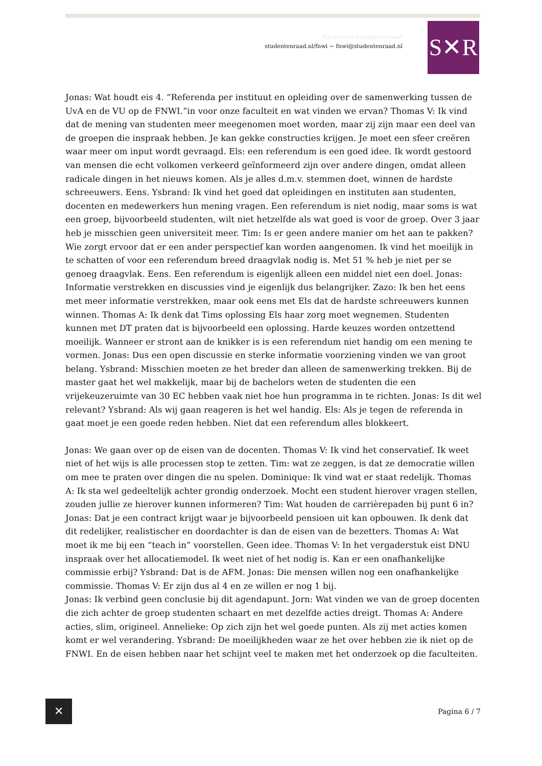Facultaire Studentenraad
studentenraad.nl/fnwi ~ fnwi@studentenraad.nl
S✕R
Jonas: Wat houdt eis 4. “Referenda per instituut en opleiding over de samenwerking tussen de UvA en de VU op de FNWI.”in voor onze faculteit en wat vinden we ervan? Thomas V: Ik vind dat de mening van studenten meer meegenomen moet worden, maar zij zijn maar een deel van de groepen die inspraak hebben. Je kan gekke constructies krijgen. Je moet een sfeer creëren waar meer om input wordt gevraagd. Els: een referendum is een goed idee. Ik wordt gestoord van mensen die echt volkomen verkeerd geïnformeerd zijn over andere dingen, omdat alleen radicale dingen in het nieuws komen. Als je alles d.m.v. stemmen doet, winnen de hardste schreeuwers. Eens. Ysbrand: Ik vind het goed dat opleidingen en instituten aan studenten, docenten en medewerkers hun mening vragen. Een referendum is niet nodig, maar soms is wat een groep, bijvoorbeeld studenten, wilt niet hetzelfde als wat goed is voor de groep. Over 3 jaar heb je misschien geen universiteit meer. Tim: Is er geen andere manier om het aan te pakken? Wie zorgt ervoor dat er een ander perspectief kan worden aangenomen. Ik vind het moeilijk in te schatten of voor een referendum breed draagvlak nodig is. Met 51 % heb je niet per se genoeg draagvlak. Eens. Een referendum is eigenlijk alleen een middel niet een doel. Jonas: Informatie verstrekken en discussies vind je eigenlijk dus belangrijker. Zazo: Ik ben het eens met meer informatie verstrekken, maar ook eens met Els dat de hardste schreeuwers kunnen winnen. Thomas A: Ik denk dat Tims oplossing Els haar zorg moet wegnemen. Studenten kunnen met DT praten dat is bijvoorbeeld een oplossing. Harde keuzes worden ontzettend moeilijk. Wanneer er stront aan de knikker is is een referendum niet handig om een mening te vormen. Jonas: Dus een open discussie en sterke informatie voorziening vinden we van groot belang. Ysbrand: Misschien moeten ze het breder dan alleen de samenwerking trekken. Bij de master gaat het wel makkelijk, maar bij de bachelors weten de studenten die een vrijekeuzeruimte van 30 EC hebben vaak niet hoe hun programma in te richten. Jonas: Is dit wel relevant? Ysbrand: Als wij gaan reageren is het wel handig. Els: Als je tegen de referenda in gaat moet je een goede reden hebben. Niet dat een referendum alles blokkeert.
Jonas: We gaan over op de eisen van de docenten. Thomas V: Ik vind het conservatief. Ik weet niet of het wijs is alle processen stop te zetten. Tim: wat ze zeggen, is dat ze democratie willen om mee te praten over dingen die nu spelen. Dominique: Ik vind wat er staat redelijk. Thomas A: Ik sta wel gedeeltelijk achter grondig onderzoek. Mocht een student hierover vragen stellen, zouden jullie ze hierover kunnen informeren? Tim: Wat houden de carrièrepaden bij punt 6 in? Jonas: Dat je een contract krijgt waar je bijvoorbeeld pensioen uit kan opbouwen. Ik denk dat dit redelijker, realistischer en doordachter is dan de eisen van de bezetters. Thomas A: Wat moet ik me bij een “teach in” voorstellen. Geen idee. Thomas V: In het vergaderstuk eist DNU inspraak over het allocatiemodel. Ik weet niet of het nodig is. Kan er een onafhankelijke commissie erbij? Ysbrand: Dat is de AFM. Jonas: Die mensen willen nog een onafhankelijke commissie. Thomas V: Er zijn dus al 4 en ze willen er nog 1 bij.
Jonas: Ik verbind geen conclusie bij dit agendapunt. Jorn: Wat vinden we van de groep docenten die zich achter de groep studenten schaart en met dezelfde acties dreigt. Thomas A: Andere acties, slim, origineel. Annelieke: Op zich zijn het wel goede punten. Als zij met acties komen komt er wel verandering. Ysbrand: De moeilijkheden waar ze het over hebben zie ik niet op de FNWI. En de eisen hebben naar het schijnt veel te maken met het onderzoek op die faculteiten.
✕ Pagina 6 / 7